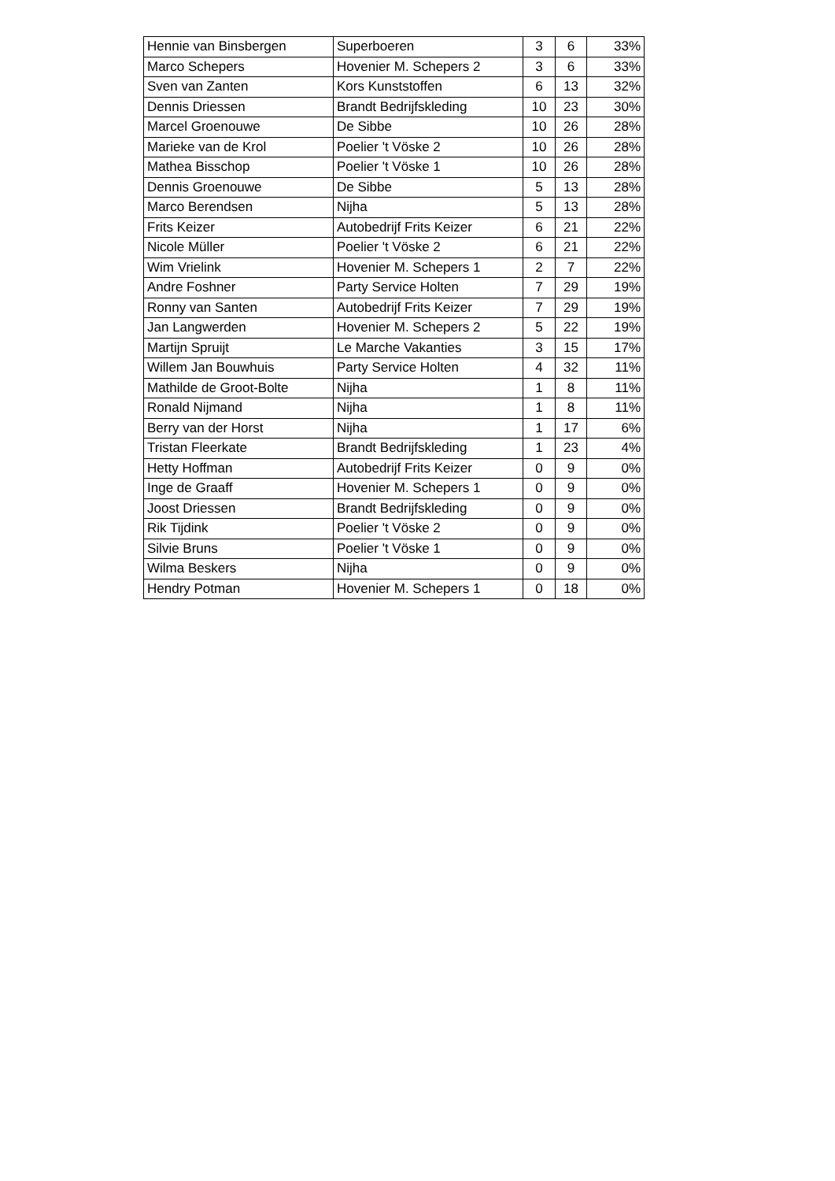| Hennie van Binsbergen | Superboeren | 3 | 6 | 33% |
| Marco Schepers | Hovenier M. Schepers 2 | 3 | 6 | 33% |
| Sven van Zanten | Kors Kunststoffen | 6 | 13 | 32% |
| Dennis Driessen | Brandt Bedrijfskleding | 10 | 23 | 30% |
| Marcel Groenouwe | De Sibbe | 10 | 26 | 28% |
| Marieke van de Krol | Poelier 't Vöske 2 | 10 | 26 | 28% |
| Mathea Bisschop | Poelier 't Vöske 1 | 10 | 26 | 28% |
| Dennis Groenouwe | De Sibbe | 5 | 13 | 28% |
| Marco Berendsen | Nijha | 5 | 13 | 28% |
| Frits Keizer | Autobedrijf Frits Keizer | 6 | 21 | 22% |
| Nicole Müller | Poelier 't Vöske 2 | 6 | 21 | 22% |
| Wim Vrielink | Hovenier M. Schepers 1 | 2 | 7 | 22% |
| Andre Foshner | Party Service Holten | 7 | 29 | 19% |
| Ronny van Santen | Autobedrijf Frits Keizer | 7 | 29 | 19% |
| Jan Langwerden | Hovenier M. Schepers 2 | 5 | 22 | 19% |
| Martijn Spruijt | Le Marche Vakanties | 3 | 15 | 17% |
| Willem Jan Bouwhuis | Party Service Holten | 4 | 32 | 11% |
| Mathilde de Groot-Bolte | Nijha | 1 | 8 | 11% |
| Ronald Nijmand | Nijha | 1 | 8 | 11% |
| Berry van der Horst | Nijha | 1 | 17 | 6% |
| Tristan Fleerkate | Brandt Bedrijfskleding | 1 | 23 | 4% |
| Hetty Hoffman | Autobedrijf Frits Keizer | 0 | 9 | 0% |
| Inge de Graaff | Hovenier M. Schepers 1 | 0 | 9 | 0% |
| Joost Driessen | Brandt Bedrijfskleding | 0 | 9 | 0% |
| Rik Tijdink | Poelier 't Vöske 2 | 0 | 9 | 0% |
| Silvie Bruns | Poelier 't Vöske 1 | 0 | 9 | 0% |
| Wilma Beskers | Nijha | 0 | 9 | 0% |
| Hendry Potman | Hovenier M. Schepers 1 | 0 | 18 | 0% |